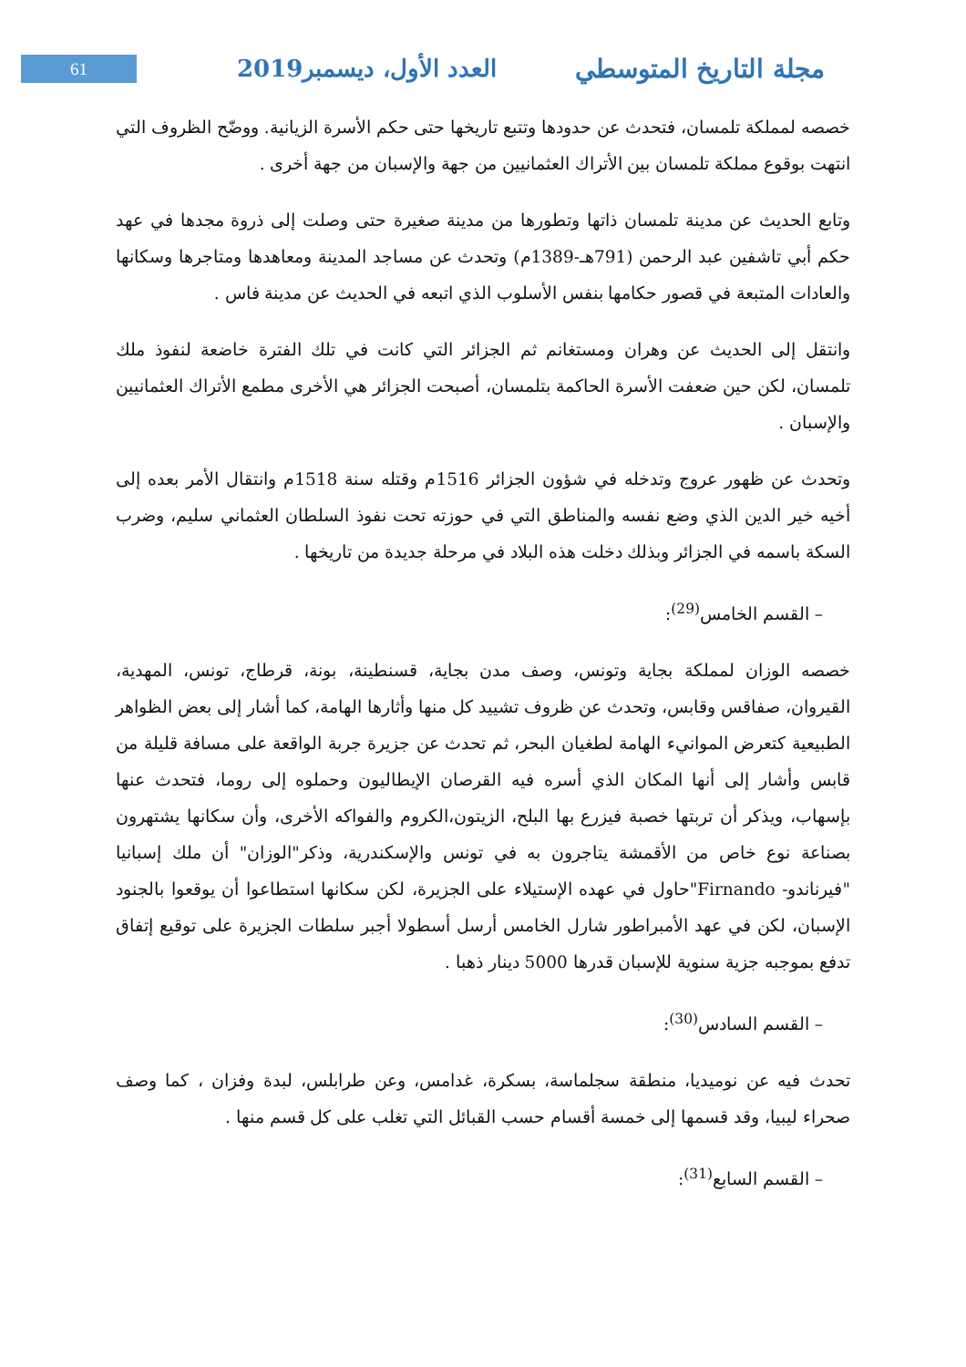61
العدد الأول، ديسمبر2019 مجلة التاريخ المتوسطي
خصصه لمملكة تلمسان، فتحدث عن حدودها وتتبع تاريخها حتى حكم الأسرة الزيانية. ووضّح الظروف التي انتهت بوقوع مملكة تلمسان بين الأتراك العثمانيين من جهة والإسبان من جهة أخرى .
وتابع الحديث عن مدينة تلمسان ذاتها وتطورها من مدينة صغيرة حتى وصلت إلى ذروة مجدها في عهد حكم أبي تاشفين عبد الرحمن (791هـ-1389م) وتحدث عن مساجد المدينة ومعاهدها ومتاجرها وسكانها والعادات المتبعة في قصور حكامها بنفس الأسلوب الذي اتبعه في الحديث عن مدينة فاس .
وانتقل إلى الحديث عن وهران ومستغانم ثم الجزائر التي كانت في تلك الفترة خاضعة لنفوذ ملك تلمسان، لكن حين ضعفت الأسرة الحاكمة بتلمسان، أصبحت الجزائر هي الأخرى مطمع الأتراك العثمانيين والإسبان .
وتحدث عن ظهور عروج وتدخله في شؤون الجزائر 1516م وقتله سنة 1518م وانتقال الأمر بعده إلى أخيه خير الدين الذي وضع نفسه والمناطق التي في حوزته تحت نفوذ السلطان العثماني سليم، وضرب السكة باسمه في الجزائر وبذلك دخلت هذه البلاد في مرحلة جديدة من تاريخها .
– القسم الخامس<sup>(29)</sup>:
خصصه الوزان لمملكة بجاية وتونس، وصف مدن بجاية، قسنطينة، بونة، قرطاج، تونس، المهدية، القيروان، صفاقس وقابس، وتحدث عن ظروف تشييد كل منها وأثارها الهامة، كما أشار إلى بعض الظواهر الطبيعية كتعرض الموانيء الهامة لطغيان البحر، ثم تحدث عن جزيرة جربة الواقعة على مسافة قليلة من قابس وأشار إلى أنها المكان الذي أسره فيه القرصان الإيطاليون وحملوه إلى روما، فتحدث عنها بإسهاب، ويذكر أن تربتها خصبة فيزرع بها البلح، الزيتون،الكروم والفواكه الأخرى، وأن سكانها يشتهرون بصناعة نوع خاص من الأقمشة يتاجرون به في تونس والإسكندرية، وذكر"الوزان" أن ملك إسبانيا "فيرناندو- Firnando"حاول في عهده الإستيلاء على الجزيرة، لكن سكانها استطاعوا أن يوقعوا بالجنود الإسبان، لكن في عهد الأمبراطور شارل الخامس أرسل أسطولا أجبر سلطات الجزيرة على توقيع إتفاق تدفع بموجبه جزية سنوية للإسبان قدرها 5000 دينار ذهبا .
– القسم السادس<sup>(30)</sup>:
تحدث فيه عن نوميديا، منطقة سجلماسة، بسكرة، غدامس، وعن طرابلس، لبدة وفزان ، كما وصف صحراء ليبيا، وقد قسمها إلى خمسة أقسام حسب القبائل التي تغلب على كل قسم منها .
– القسم السابع<sup>(31)</sup>: